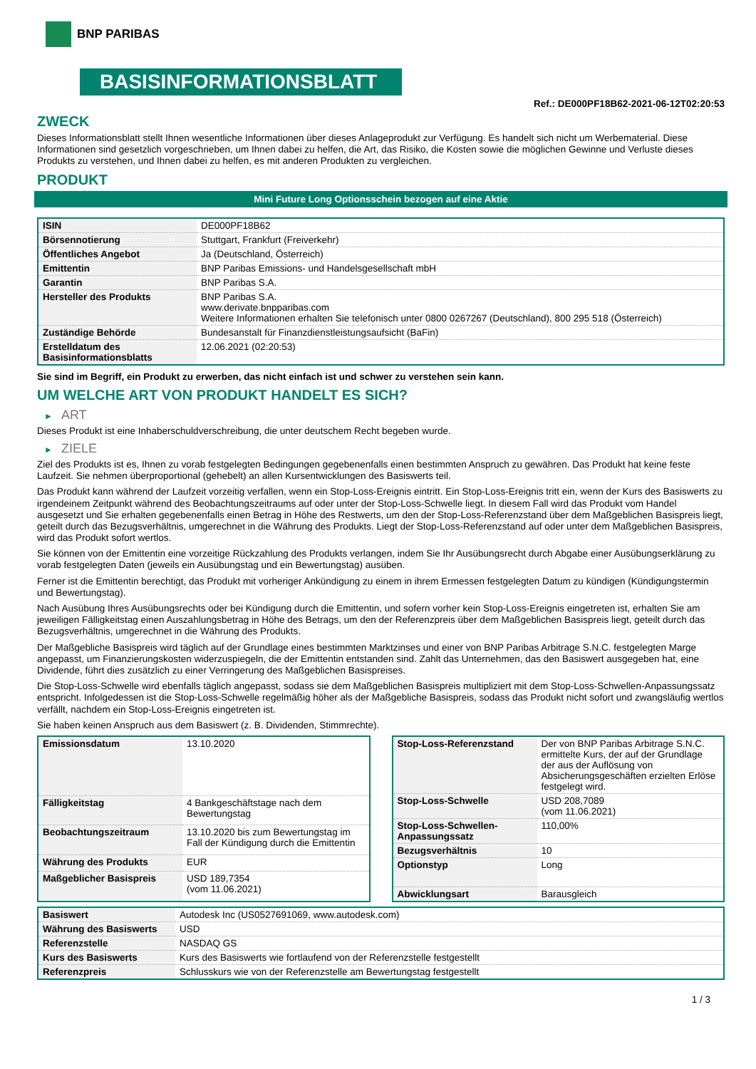BNP PARIBAS
BASISINFORMATIONSBLATT
Ref.: DE000PF18B62-2021-06-12T02:20:53
ZWECK
Dieses Informationsblatt stellt Ihnen wesentliche Informationen über dieses Anlageprodukt zur Verfügung. Es handelt sich nicht um Werbematerial. Diese Informationen sind gesetzlich vorgeschrieben, um Ihnen dabei zu helfen, die Art, das Risiko, die Kosten sowie die möglichen Gewinne und Verluste dieses Produkts zu verstehen, und Ihnen dabei zu helfen, es mit anderen Produkten zu vergleichen.
PRODUKT
Mini Future Long Optionsschein bezogen auf eine Aktie
| ISIN | DE000PF18B62 |
| Börsennotierung | Stuttgart, Frankfurt (Freiverkehr) |
| Öffentliches Angebot | Ja (Deutschland, Österreich) |
| Emittentin | BNP Paribas Emissions- und Handelsgesellschaft mbH |
| Garantin | BNP Paribas S.A. |
| Hersteller des Produkts | BNP Paribas S.A. www.derivate.bnpparibas.com Weitere Informationen erhalten Sie telefonisch unter 0800 0267267 (Deutschland), 800 295 518 (Österreich) |
| Zuständige Behörde | Bundesanstalt für Finanzdienstleistungsaufsicht (BaFin) |
| Erstelldatum des Basisinformationsblatts | 12.06.2021 (02:20:53) |
Sie sind im Begriff, ein Produkt zu erwerben, das nicht einfach ist und schwer zu verstehen sein kann.
UM WELCHE ART VON PRODUKT HANDELT ES SICH?
► ART
Dieses Produkt ist eine Inhaberschuldverschreibung, die unter deutschem Recht begeben wurde.
► ZIELE
Ziel des Produkts ist es, Ihnen zu vorab festgelegten Bedingungen gegebenenfalls einen bestimmten Anspruch zu gewähren. Das Produkt hat keine feste Laufzeit. Sie nehmen überproportional (gehebelt) an allen Kursentwicklungen des Basiswerts teil.
Das Produkt kann während der Laufzeit vorzeitig verfallen, wenn ein Stop-Loss-Ereignis eintritt. Ein Stop-Loss-Ereignis tritt ein, wenn der Kurs des Basiswerts zu irgendeinem Zeitpunkt während des Beobachtungszeitraums auf oder unter der Stop-Loss-Schwelle liegt. In diesem Fall wird das Produkt vom Handel ausgesetzt und Sie erhalten gegebenenfalls einen Betrag in Höhe des Restwerts, um den der Stop-Loss-Referenzstand über dem Maßgeblichen Basispreis liegt, geteilt durch das Bezugsverhältnis, umgerechnet in die Währung des Produkts. Liegt der Stop-Loss-Referenzstand auf oder unter dem Maßgeblichen Basispreis, wird das Produkt sofort wertlos.
Sie können von der Emittentin eine vorzeitige Rückzahlung des Produkts verlangen, indem Sie Ihr Ausübungsrecht durch Abgabe einer Ausübungserklärung zu vorab festgelegten Daten (jeweils ein Ausübungstag und ein Bewertungstag) ausüben.
Ferner ist die Emittentin berechtigt, das Produkt mit vorheriger Ankündigung zu einem in ihrem Ermessen festgelegten Datum zu kündigen (Kündigungstermin und Bewertungstag).
Nach Ausübung Ihres Ausübungsrechts oder bei Kündigung durch die Emittentin, und sofern vorher kein Stop-Loss-Ereignis eingetreten ist, erhalten Sie am jeweiligen Fälligkeitstag einen Auszahlungsbetrag in Höhe des Betrags, um den der Referenzpreis über dem Maßgeblichen Basispreis liegt, geteilt durch das Bezugsverhältnis, umgerechnet in die Währung des Produkts.
Der Maßgebliche Basispreis wird täglich auf der Grundlage eines bestimmten Marktzinses und einer von BNP Paribas Arbitrage S.N.C. festgelegten Marge angepasst, um Finanzierungskosten widerzuspiegeln, die der Emittentin entstanden sind. Zahlt das Unternehmen, das den Basiswert ausgegeben hat, eine Dividende, führt dies zusätzlich zu einer Verringerung des Maßgeblichen Basispreises.
Die Stop-Loss-Schwelle wird ebenfalls täglich angepasst, sodass sie dem Maßgeblichen Basispreis multipliziert mit dem Stop-Loss-Schwellen-Anpassungssatz entspricht. Infolgedessen ist die Stop-Loss-Schwelle regelmäßig höher als der Maßgebliche Basispreis, sodass das Produkt nicht sofort und zwangsläufig wertlos verfällt, nachdem ein Stop-Loss-Ereignis eingetreten ist.
Sie haben keinen Anspruch aus dem Basiswert (z. B. Dividenden, Stimmrechte).
| Emissionsdatum | 13.10.2020 |
| Fälligkeitstag | 4 Bankgeschäftstage nach dem Bewertungstag |
| Beobachtungszeitraum | 13.10.2020 bis zum Bewertungstag im Fall der Kündigung durch die Emittentin |
| Währung des Produkts | EUR |
| Maßgeblicher Basispreis | USD 189,7354 (vom 11.06.2021) |
| Stop-Loss-Referenzstand | Der von BNP Paribas Arbitrage S.N.C. ermittelte Kurs, der auf der Grundlage der aus der Auflösung von Absicherungsgeschäften erzielten Erlöse festgelegt wird. |
| Stop-Loss-Schwelle | USD 208,7089 (vom 11.06.2021) |
| Stop-Loss-Schwellen-Anpassungssatz | 110,00% |
| Bezugsverhältnis | 10 |
| Optionstyp | Long |
| Abwicklungsart | Barausgleich |
| Basiswert | Autodesk Inc (US0527691069, www.autodesk.com) |
| Währung des Basiswerts | USD |
| Referenzstelle | NASDAQ GS |
| Kurs des Basiswerts | Kurs des Basiswerts wie fortlaufend von der Referenzstelle festgestellt |
| Referenzpreis | Schlusskurs wie von der Referenzstelle am Bewertungstag festgestellt |
1 / 3